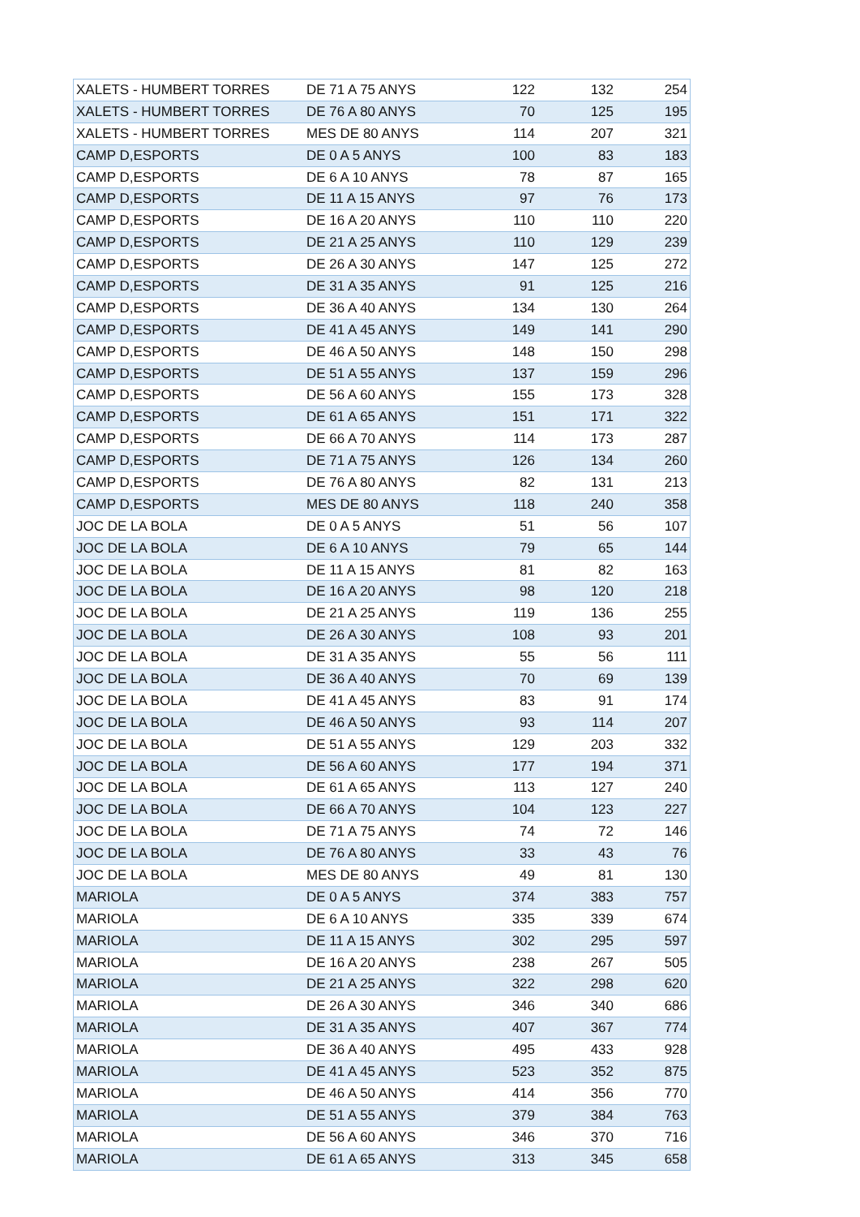| XALETS - HUMBERT TORRES | DE 71 A 75 ANYS | 122 | 132 | 254 |
| XALETS - HUMBERT TORRES | DE 76 A 80 ANYS | 70 | 125 | 195 |
| XALETS - HUMBERT TORRES | MES DE 80 ANYS | 114 | 207 | 321 |
| CAMP D,ESPORTS | DE 0 A 5 ANYS | 100 | 83 | 183 |
| CAMP D,ESPORTS | DE 6 A 10 ANYS | 78 | 87 | 165 |
| CAMP D,ESPORTS | DE 11 A 15 ANYS | 97 | 76 | 173 |
| CAMP D,ESPORTS | DE 16 A 20 ANYS | 110 | 110 | 220 |
| CAMP D,ESPORTS | DE 21 A 25 ANYS | 110 | 129 | 239 |
| CAMP D,ESPORTS | DE 26 A 30 ANYS | 147 | 125 | 272 |
| CAMP D,ESPORTS | DE 31 A 35 ANYS | 91 | 125 | 216 |
| CAMP D,ESPORTS | DE 36 A 40 ANYS | 134 | 130 | 264 |
| CAMP D,ESPORTS | DE 41 A 45 ANYS | 149 | 141 | 290 |
| CAMP D,ESPORTS | DE 46 A 50 ANYS | 148 | 150 | 298 |
| CAMP D,ESPORTS | DE 51 A 55 ANYS | 137 | 159 | 296 |
| CAMP D,ESPORTS | DE 56 A 60 ANYS | 155 | 173 | 328 |
| CAMP D,ESPORTS | DE 61 A 65 ANYS | 151 | 171 | 322 |
| CAMP D,ESPORTS | DE 66 A 70 ANYS | 114 | 173 | 287 |
| CAMP D,ESPORTS | DE 71 A 75 ANYS | 126 | 134 | 260 |
| CAMP D,ESPORTS | DE 76 A 80 ANYS | 82 | 131 | 213 |
| CAMP D,ESPORTS | MES DE 80 ANYS | 118 | 240 | 358 |
| JOC DE LA BOLA | DE 0 A 5 ANYS | 51 | 56 | 107 |
| JOC DE LA BOLA | DE 6 A 10 ANYS | 79 | 65 | 144 |
| JOC DE LA BOLA | DE 11 A 15 ANYS | 81 | 82 | 163 |
| JOC DE LA BOLA | DE 16 A 20 ANYS | 98 | 120 | 218 |
| JOC DE LA BOLA | DE 21 A 25 ANYS | 119 | 136 | 255 |
| JOC DE LA BOLA | DE 26 A 30 ANYS | 108 | 93 | 201 |
| JOC DE LA BOLA | DE 31 A 35 ANYS | 55 | 56 | 111 |
| JOC DE LA BOLA | DE 36 A 40 ANYS | 70 | 69 | 139 |
| JOC DE LA BOLA | DE 41 A 45 ANYS | 83 | 91 | 174 |
| JOC DE LA BOLA | DE 46 A 50 ANYS | 93 | 114 | 207 |
| JOC DE LA BOLA | DE 51 A 55 ANYS | 129 | 203 | 332 |
| JOC DE LA BOLA | DE 56 A 60 ANYS | 177 | 194 | 371 |
| JOC DE LA BOLA | DE 61 A 65 ANYS | 113 | 127 | 240 |
| JOC DE LA BOLA | DE 66 A 70 ANYS | 104 | 123 | 227 |
| JOC DE LA BOLA | DE 71 A 75 ANYS | 74 | 72 | 146 |
| JOC DE LA BOLA | DE 76 A 80 ANYS | 33 | 43 | 76 |
| JOC DE LA BOLA | MES DE 80 ANYS | 49 | 81 | 130 |
| MARIOLA | DE 0 A 5 ANYS | 374 | 383 | 757 |
| MARIOLA | DE 6 A 10 ANYS | 335 | 339 | 674 |
| MARIOLA | DE 11 A 15 ANYS | 302 | 295 | 597 |
| MARIOLA | DE 16 A 20 ANYS | 238 | 267 | 505 |
| MARIOLA | DE 21 A 25 ANYS | 322 | 298 | 620 |
| MARIOLA | DE 26 A 30 ANYS | 346 | 340 | 686 |
| MARIOLA | DE 31 A 35 ANYS | 407 | 367 | 774 |
| MARIOLA | DE 36 A 40 ANYS | 495 | 433 | 928 |
| MARIOLA | DE 41 A 45 ANYS | 523 | 352 | 875 |
| MARIOLA | DE 46 A 50 ANYS | 414 | 356 | 770 |
| MARIOLA | DE 51 A 55 ANYS | 379 | 384 | 763 |
| MARIOLA | DE 56 A 60 ANYS | 346 | 370 | 716 |
| MARIOLA | DE 61 A 65 ANYS | 313 | 345 | 658 |